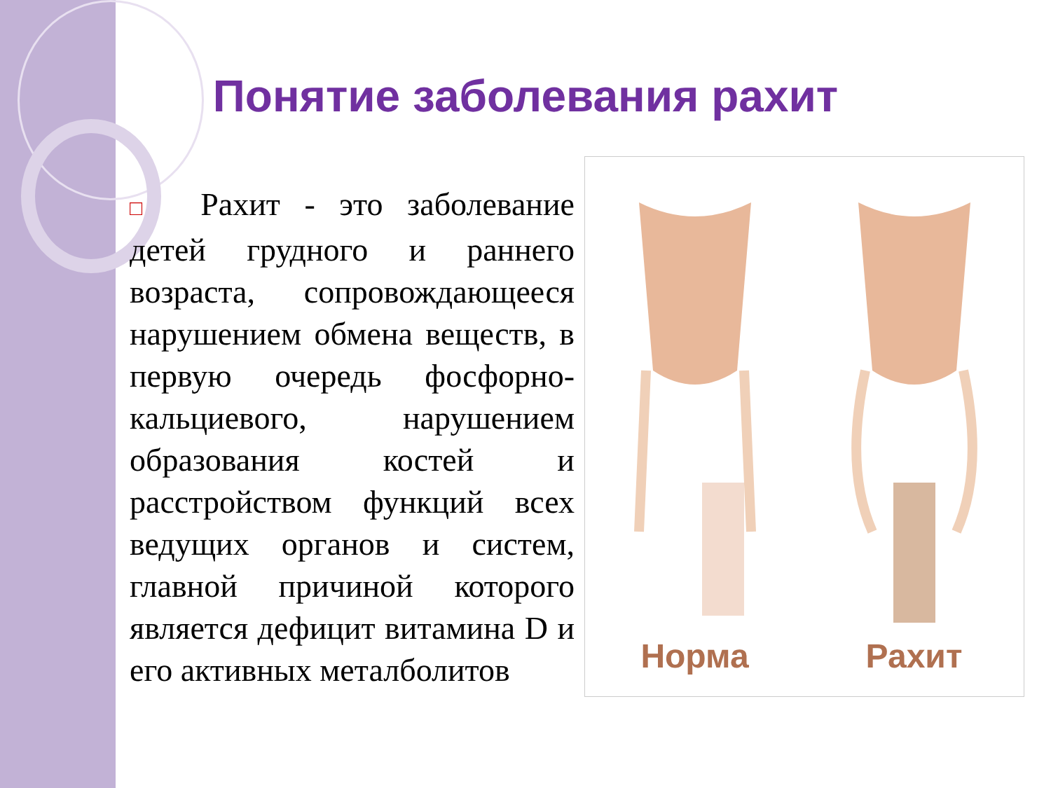Понятие заболевания рахит
□ Рахит - это заболевание детей грудного и раннего возраста, сопровождающееся нарушением обмена веществ, в первую очередь фосфорно-кальциевого, нарушением образования костей и расстройством функций всех ведущих органов и систем, главной причиной которого является дефицит витамина D и его активных металболитов
Норма
Рахит